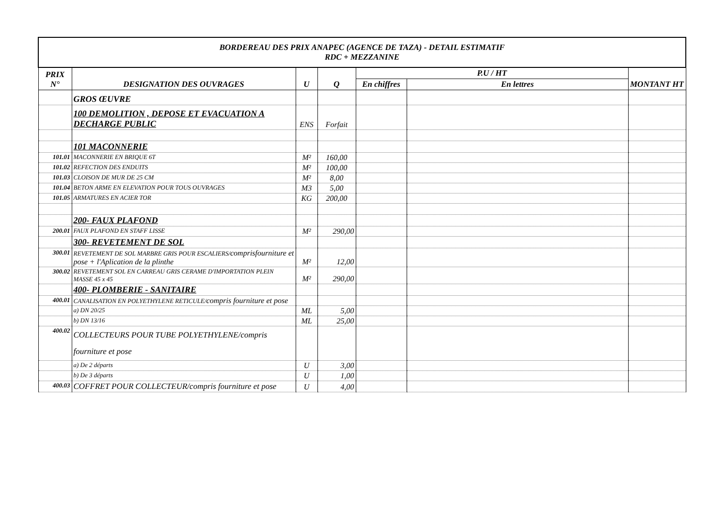| BORDEREAU DES PRIX ANAPEC (AGENCE DE TAZA) - DETAIL ESTIMATIF RDC + MEZZANINE | | | | | | |
| PRIX N° | DESIGNATION DES OUVRAGES | U | Q | P.U / HT | | MONTANT HT |
| | | | | En chiffres | En lettres | |
| | GROS ŒUVRE | | | | | |
| | 100 DEMOLITION , DEPOSE ET EVACUATION A DECHARGE PUBLIC | ENS | Forfait | | | |
| | 101 MACONNERIE | | | | | |
| 101.01 | MACONNERIE EN BRIQUE 6T | M² | 160,00 | | | |
| 101.02 | REFECTION DES ENDUITS | M² | 100,00 | | | |
| 101.03 | CLOISON DE MUR DE 25 CM | M² | 8,00 | | | |
| 101.04 | BETON ARME EN ELEVATION POUR TOUS OUVRAGES | M3 | 5,00 | | | |
| 101.05 | ARMATURES EN ACIER TOR | KG | 200,00 | | | |
| | 200- FAUX PLAFOND | | | | | |
| 200.01 | FAUX PLAFOND EN STAFF LISSE | M² | 290,00 | | | |
| | 300- REVETEMENT DE SOL | | | | | |
| 300.01 | REVETEMENT DE SOL MARBRE GRIS POUR ESCALIERS/ comprisfourniture et pose + l'Aplication de la plinthe | M² | 12,00 | | | |
| 300.02 | REVETEMENT SOL EN CARREAU GRIS CERAME D'IMPORTATION PLEIN MASSE 45 x 45 | M² | 290,00 | | | |
| | 400- PLOMBERIE - SANITAIRE | | | | | |
| 400.01 | CANALISATION EN POLYETHYLENE RETICULE/ compris fourniture et pose | | | | | |
| | a) DN 20/25 | ML | 5,00 | | | |
| | b) DN 13/16 | ML | 25,00 | | | |
| 400.02 | COLLECTEURS POUR TUBE POLYETHYLENE/compris fourniture et pose | | | | | |
| | a) De 2 départs | U | 3,00 | | | |
| | b) De 3 départs | U | 1,00 | | | |
| 400.03 | COFFRET POUR COLLECTEUR/compris fourniture et pose | U | 4,00 | | | |